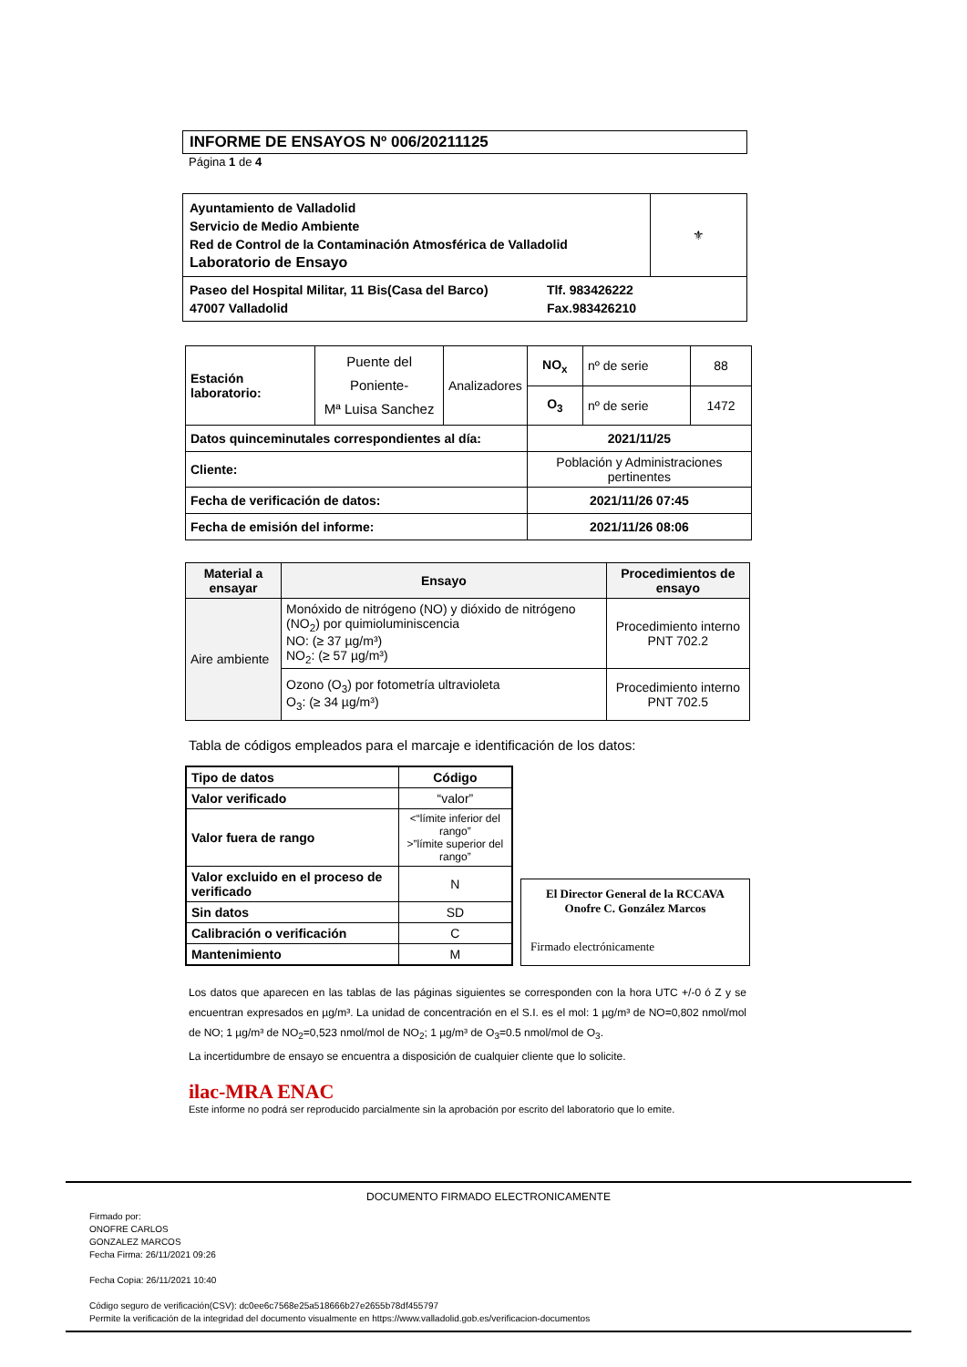INFORME DE ENSAYOS Nº 006/20211125
Página 1 de 4
| Ayuntamiento de Valladolid Servicio de Medio Ambiente Red de Control de la Contaminación Atmosférica de Valladolid Laboratorio de Ensayo | ⚜ |
| Paseo del Hospital Militar, 11 Bis(Casa del Barco) 47007 Valladolid Tlf. 983426222 Fax.983426210 | |
| Estación laboratorio: | Puente del Poniente- Mª Luisa Sanchez | Analizadores | NO<sub>x</sub> | nº de serie | 88 |
| | | | O<sub>3</sub> | nº de serie | 1472 |
| Datos quinceminutales correspondientes al día: | | | 2021/11/25 | | |
| Cliente: | | | Población y Administraciones pertinentes | | |
| Fecha de verificación de datos: | | | 2021/11/26 07:45 | | |
| Fecha de emisión del informe: | | | 2021/11/26 08:06 | | |
| Material a ensayar | Ensayo | Procedimientos de ensayo |
| --- | --- | --- |
| Aire ambiente | Monóxido de nitrógeno (NO) y dióxido de nitrógeno (NO<sub>2</sub>) por quimioluminiscencia NO: (≥ 37 µg/m³) NO<sub>2</sub>: (≥ 57 µg/m³) | Procedimiento interno PNT 702.2 |
| | Ozono (O<sub>3</sub>) por fotometría ultravioleta O<sub>3</sub>: (≥ 34 µg/m³) | Procedimiento interno PNT 702.5 |
Tabla de códigos empleados para el marcaje e identificación de los datos:
| Tipo de datos | Código |
| --- | --- |
| Valor verificado | “valor” |
| Valor fuera de rango | <“límite inferior del rango” >”límite superior del rango” |
| Valor excluido en el proceso de verificado | N |
| Sin datos | SD |
| Calibración o verificación | C |
| Mantenimiento | M |
El Director General de la RCCAVA
Onofre C. González Marcos
Firmado electrónicamente
Los datos que aparecen en las tablas de las páginas siguientes se corresponden con la hora UTC +/-0 ó Z y se encuentran expresados en µg/m³. La unidad de concentración en el S.I. es el mol: 1 µg/m³ de NO=0,802 nmol/mol de NO; 1 µg/m³ de NO<sub>2</sub>=0,523 nmol/mol de NO<sub>2</sub>; 1 µg/m³ de O<sub>3</sub>=0.5 nmol/mol de O<sub>3</sub>.
La incertidumbre de ensayo se encuentra a disposición de cualquier cliente que lo solicite.
ilac-MRA ENAC
Este informe no podrá ser reproducido parcialmente sin la aprobación por escrito del laboratorio que lo emite.
DOCUMENTO FIRMADO ELECTRONICAMENTE
Firmado por:
ONOFRE CARLOS
GONZALEZ MARCOS
Fecha Firma: 26/11/2021 09:26
Fecha Copia: 26/11/2021 10:40
Código seguro de verificación(CSV): dc0ee6c7568e25a518666b27e2655b78df455797
Permite la verificación de la integridad del documento visualmente en https://www.valladolid.gob.es/verificacion-documentos